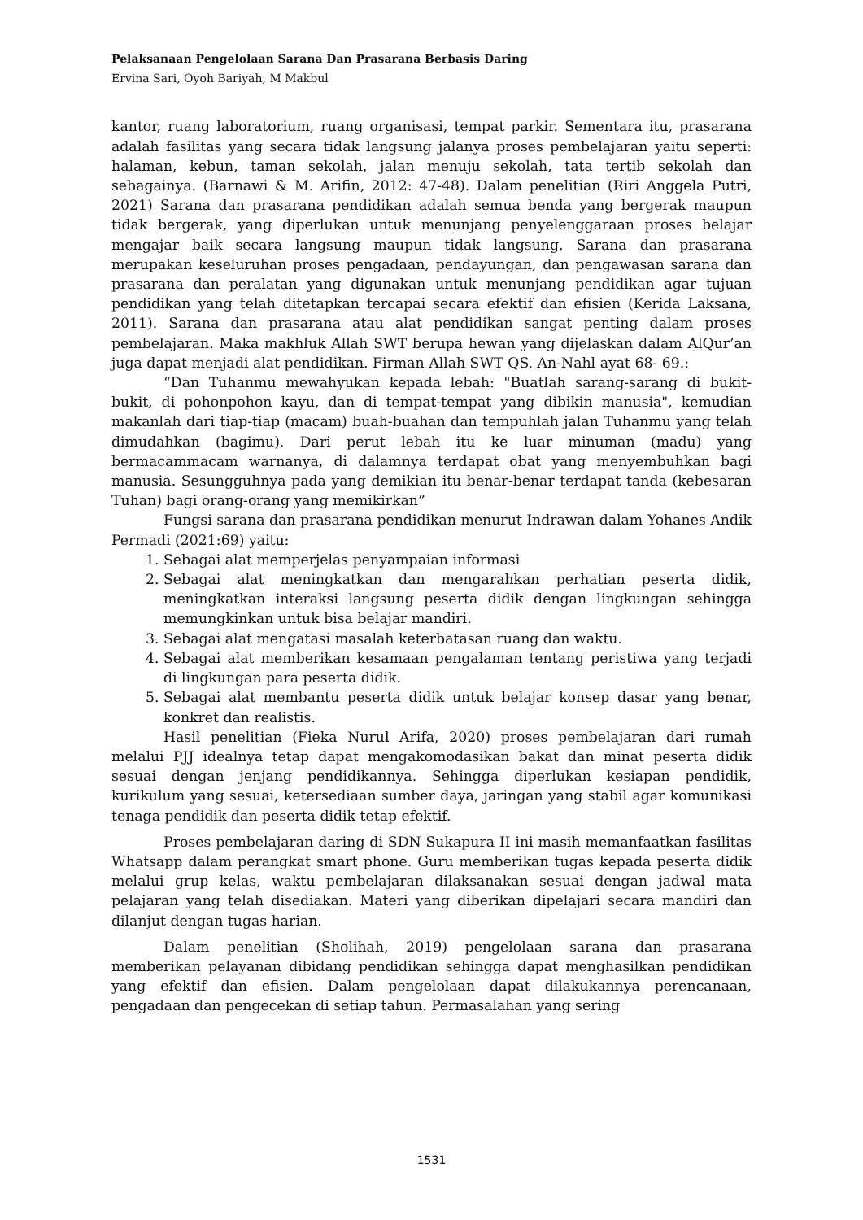Pelaksanaan Pengelolaan Sarana Dan Prasarana Berbasis Daring
Ervina Sari, Oyoh Bariyah, M Makbul
kantor, ruang laboratorium, ruang organisasi, tempat parkir. Sementara itu, prasarana adalah fasilitas yang secara tidak langsung jalanya proses pembelajaran yaitu seperti: halaman, kebun, taman sekolah, jalan menuju sekolah, tata tertib sekolah dan sebagainya. (Barnawi & M. Arifin, 2012: 47-48). Dalam penelitian (Riri Anggela Putri, 2021) Sarana dan prasarana pendidikan adalah semua benda yang bergerak maupun tidak bergerak, yang diperlukan untuk menunjang penyelenggaraan proses belajar mengajar baik secara langsung maupun tidak langsung. Sarana dan prasarana merupakan keseluruhan proses pengadaan, pendayungan, dan pengawasan sarana dan prasarana dan peralatan yang digunakan untuk menunjang pendidikan agar tujuan pendidikan yang telah ditetapkan tercapai secara efektif dan efisien (Kerida Laksana, 2011). Sarana dan prasarana atau alat pendidikan sangat penting dalam proses pembelajaran. Maka makhluk Allah SWT berupa hewan yang dijelaskan dalam AlQur’an juga dapat menjadi alat pendidikan. Firman Allah SWT QS. An-Nahl ayat 68- 69.:
“Dan Tuhanmu mewahyukan kepada lebah: "Buatlah sarang-sarang di bukit-bukit, di pohonpohon kayu, dan di tempat-tempat yang dibikin manusia", kemudian makanlah dari tiap-tiap (macam) buah-buahan dan tempuhlah jalan Tuhanmu yang telah dimudahkan (bagimu). Dari perut lebah itu ke luar minuman (madu) yang bermacammacam warnanya, di dalamnya terdapat obat yang menyembuhkan bagi manusia. Sesungguhnya pada yang demikian itu benar-benar terdapat tanda (kebesaran Tuhan) bagi orang-orang yang memikirkan”
Fungsi sarana dan prasarana pendidikan menurut Indrawan dalam Yohanes Andik Permadi (2021:69) yaitu:
1. Sebagai alat memperjelas penyampaian informasi
2. Sebagai alat meningkatkan dan mengarahkan perhatian peserta didik, meningkatkan interaksi langsung peserta didik dengan lingkungan sehingga memungkinkan untuk bisa belajar mandiri.
3. Sebagai alat mengatasi masalah keterbatasan ruang dan waktu.
4. Sebagai alat memberikan kesamaan pengalaman tentang peristiwa yang terjadi di lingkungan para peserta didik.
5. Sebagai alat membantu peserta didik untuk belajar konsep dasar yang benar, konkret dan realistis.
Hasil penelitian (Fieka Nurul Arifa, 2020) proses pembelajaran dari rumah melalui PJJ idealnya tetap dapat mengakomodasikan bakat dan minat peserta didik sesuai dengan jenjang pendidikannya. Sehingga diperlukan kesiapan pendidik, kurikulum yang sesuai, ketersediaan sumber daya, jaringan yang stabil agar komunikasi tenaga pendidik dan peserta didik tetap efektif.
Proses pembelajaran daring di SDN Sukapura II ini masih memanfaatkan fasilitas Whatsapp dalam perangkat smart phone. Guru memberikan tugas kepada peserta didik melalui grup kelas, waktu pembelajaran dilaksanakan sesuai dengan jadwal mata pelajaran yang telah disediakan. Materi yang diberikan dipelajari secara mandiri dan dilanjut dengan tugas harian.
Dalam penelitian (Sholihah, 2019) pengelolaan sarana dan prasarana memberikan pelayanan dibidang pendidikan sehingga dapat menghasilkan pendidikan yang efektif dan efisien. Dalam pengelolaan dapat dilakukannya perencanaan, pengadaan dan pengecekan di setiap tahun. Permasalahan yang sering
1531